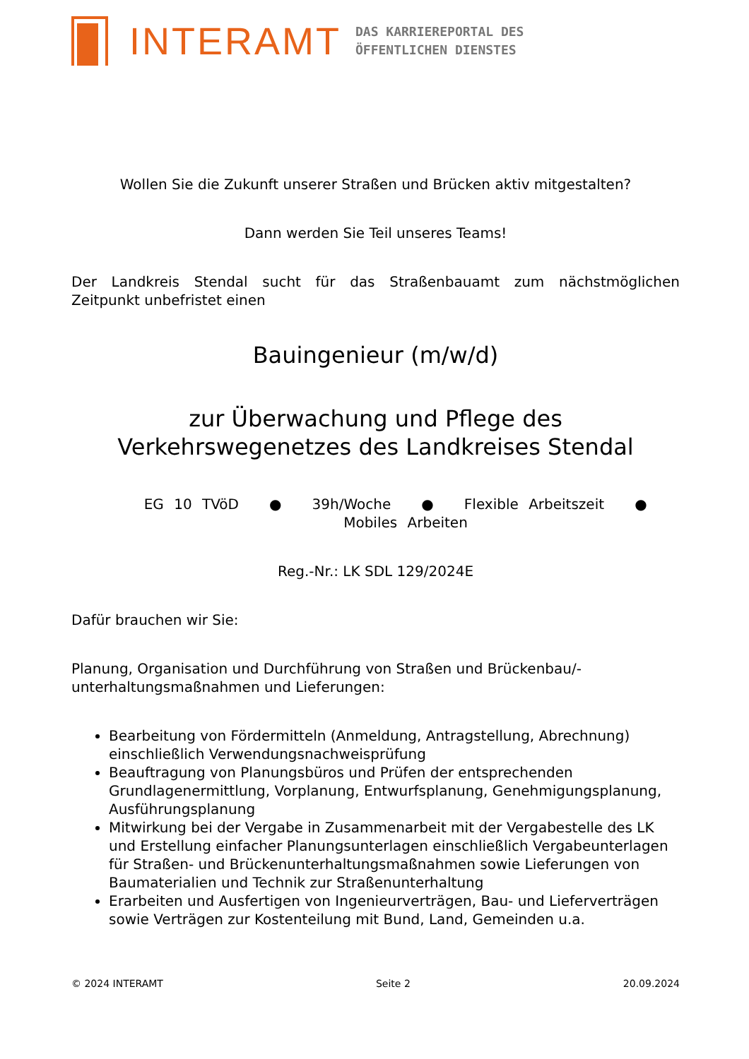INTERAMT
DAS KARRIEREPORTAL DES
ÖFFENTLICHEN DIENSTES
Wollen Sie die Zukunft unserer Straßen und Brücken aktiv mitgestalten?
Dann werden Sie Teil unseres Teams!
Der Landkreis Stendal sucht für das Straßenbauamt zum nächstmöglichen
Zeitpunkt unbefristet einen
Bauingenieur (m/w/d)
zur Überwachung und Pflege des
Verkehrswegenetzes des Landkreises Stendal
EG 10 TVöD ● 39h/Woche ● Flexible Arbeitszeit ● Mobiles Arbeiten
Reg.-Nr.: LK SDL 129/2024E
Dafür brauchen wir Sie:
Planung, Organisation und Durchführung von Straßen und Brückenbau/-
unterhaltungsmaßnahmen und Lieferungen:
Bearbeitung von Fördermitteln (Anmeldung, Antragstellung, Abrechnung) einschließlich Verwendungsnachweisprüfung
Beauftragung von Planungsbüros und Prüfen der entsprechenden Grundlagenermittlung, Vorplanung, Entwurfsplanung, Genehmigungsplanung, Ausführungsplanung
Mitwirkung bei der Vergabe in Zusammenarbeit mit der Vergabestelle des LK und Erstellung einfacher Planungsunterlagen einschließlich Vergabeunterlagen für Straßen- und Brückenunterhaltungsmaßnahmen sowie Lieferungen von Baumaterialien und Technik zur Straßenunterhaltung
Erarbeiten und Ausfertigen von Ingenieurverträgen, Bau- und Lieferverträgen sowie Verträgen zur Kostenteilung mit Bund, Land, Gemeinden u.a.
© 2024 INTERAMT Seite 2 20.09.2024